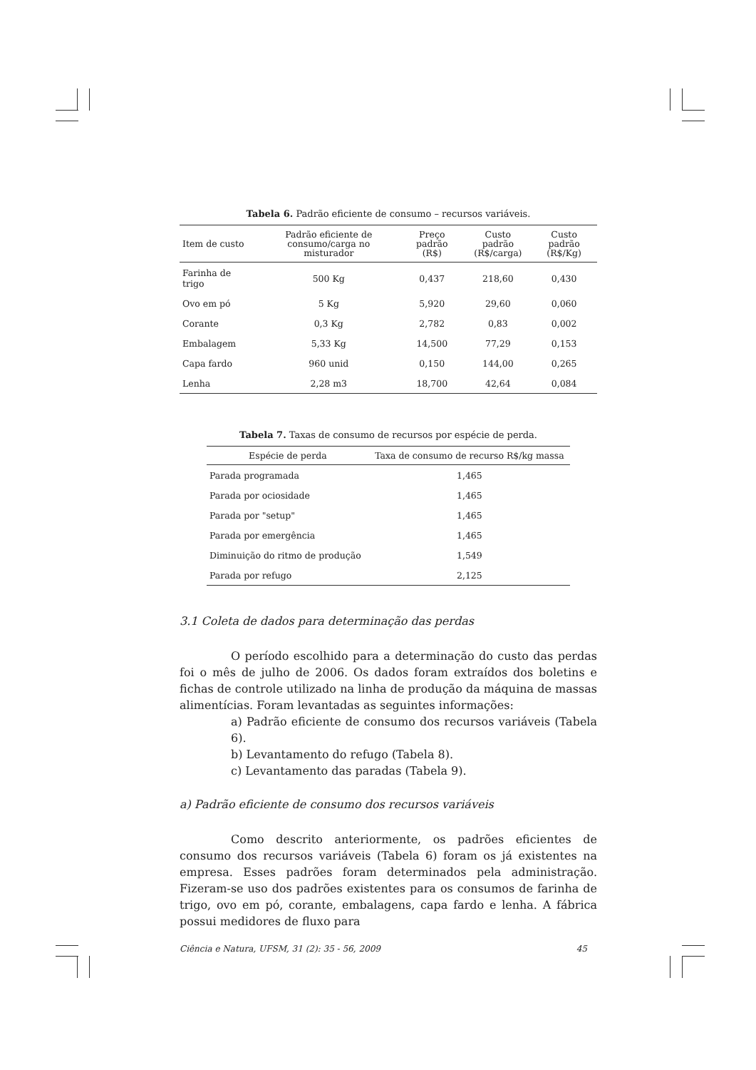Tabela 6. Padrão eficiente de consumo – recursos variáveis.
| Item de custo | Padrão eficiente de consumo/carga no misturador | Preço padrão (R$) | Custo padrão (R$/carga) | Custo padrão (R$/Kg) |
| --- | --- | --- | --- | --- |
| Farinha de trigo | 500 Kg | 0,437 | 218,60 | 0,430 |
| Ovo em pó | 5 Kg | 5,920 | 29,60 | 0,060 |
| Corante | 0,3 Kg | 2,782 | 0,83 | 0,002 |
| Embalagem | 5,33 Kg | 14,500 | 77,29 | 0,153 |
| Capa fardo | 960 unid | 0,150 | 144,00 | 0,265 |
| Lenha | 2,28 m3 | 18,700 | 42,64 | 0,084 |
Tabela 7. Taxas de consumo de recursos por espécie de perda.
| Espécie de perda | Taxa de consumo de recurso R$/kg massa |
| --- | --- |
| Parada programada | 1,465 |
| Parada por ociosidade | 1,465 |
| Parada por "setup" | 1,465 |
| Parada por emergência | 1,465 |
| Diminuição do ritmo de produção | 1,549 |
| Parada por refugo | 2,125 |
3.1 Coleta de dados para determinação das perdas
O período escolhido para a determinação do custo das perdas foi o mês de julho de 2006. Os dados foram extraídos dos boletins e fichas de controle utilizado na linha de produção da máquina de massas alimentícias. Foram levantadas as seguintes informações:
a) Padrão eficiente de consumo dos recursos variáveis (Tabela 6).
b) Levantamento do refugo (Tabela 8).
c) Levantamento das paradas (Tabela 9).
a) Padrão eficiente de consumo dos recursos variáveis
Como descrito anteriormente, os padrões eficientes de consumo dos recursos variáveis (Tabela 6) foram os já existentes na empresa. Esses padrões foram determinados pela administração. Fizeram-se uso dos padrões existentes para os consumos de farinha de trigo, ovo em pó, corante, embalagens, capa fardo e lenha. A fábrica possui medidores de fluxo para
Ciência e Natura, UFSM, 31 (2): 35 - 56, 2009 45